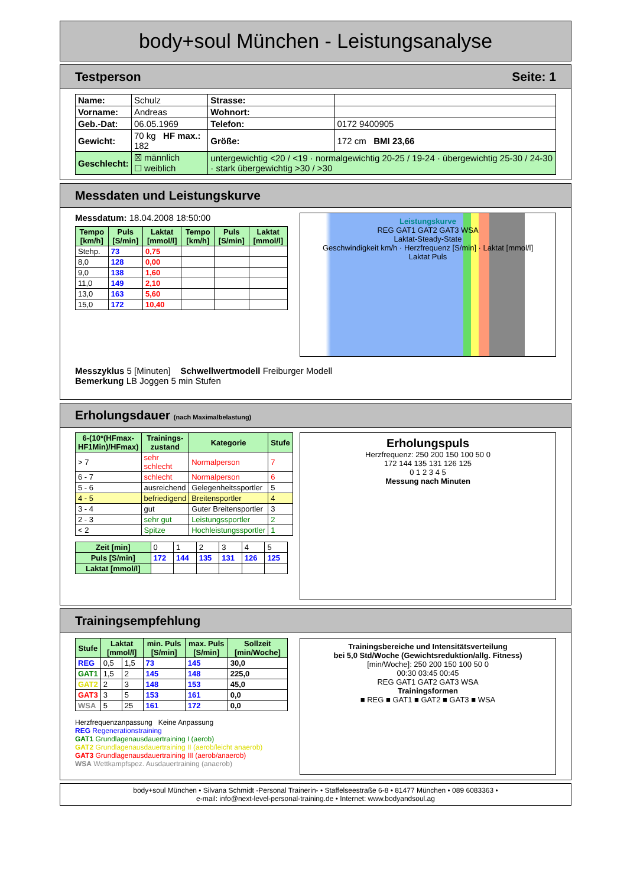body+soul München - Leistungsanalyse
Testperson Seite: 1
| Name: | Schulz | Strasse: | |
| Vorname: | Andreas | Wohnort: | |
| Geb.-Dat: | 06.05.1969 | Telefon: | 0172 9400905 |
| Gewicht: | 70 kg HF max.: 182 | Größe: | 172 cm BMI 23,66 |
| Geschlecht: | ☒ männlich ☐ weiblich | untergewichtig <20 / <19 · normalgewichtig 20-25 / 19-24 · übergewichtig 25-30 / 24-30 · stark übergewichtig >30 / >30 | |
Messdaten und Leistungskurve
Messdatum: 18.04.2008 18:50:00
| Tempo [km/h] | Puls [S/min] | Laktat [mmol/l] | Tempo [km/h] | Puls [S/min] | Laktat [mmol/l] |
| --- | --- | --- | --- | --- | --- |
| Stehp. | 73 | 0,75 | | | |
| 8,0 | 128 | 0,00 | | | |
| 9,0 | 138 | 1,60 | | | |
| 11,0 | 149 | 2,10 | | | |
| 13,0 | 163 | 5,60 | | | |
| 15,0 | 172 | 10,40 | | | |
Leistungskurve
REG GAT1 GAT2 GAT3 WSA
Laktat-Steady-State
Geschwindigkeit km/h · Herzfrequenz [S/min] · Laktat [mmol/l]
Laktat Puls
Messzyklus 5 [Minuten] Schwellwertmodell Freiburger Modell
Bemerkung LB Joggen 5 min Stufen
Erholungsdauer (nach Maximalbelastung)
| 6-(10*(HFmax-HF1Min)/HFmax) | Trainings-zustand | Kategorie | Stufe |
| --- | --- | --- | --- |
| > 7 | sehr schlecht | Normalperson | 7 |
| 6 - 7 | schlecht | Normalperson | 6 |
| 5 - 6 | ausreichend | Gelegenheitssportler | 5 |
| 4 - 5 | befriedigend | Breitensportler | 4 |
| 3 - 4 | gut | Guter Breitensportler | 3 |
| 2 - 3 | sehr gut | Leistungssportler | 2 |
| < 2 | Spitze | Hochleistungssportler | 1 |
| Zeit [min] | 0 | 1 | 2 | 3 | 4 | 5 |
| Puls [S/min] | 172 | 144 | 135 | 131 | 126 | 125 |
| Laktat [mmol/l] | | | | | | |
Erholungspuls
Herzfrequenz: 250 200 150 100 50 0
172 144 135 131 126 125
0 1 2 3 4 5
Messung nach Minuten
Trainingsempfehlung
| Stufe | Laktat [mmol/l] | | min. Puls [S/min] | max. Puls [S/min] | Sollzeit [min/Woche] |
| --- | --- | --- | --- | --- | --- |
| REG | 0,5 | 1,5 | 73 | 145 | 30,0 |
| GAT1 | 1,5 | 2 | 145 | 148 | 225,0 |
| GAT2 | 2 | 3 | 148 | 153 | 45,0 |
| GAT3 | 3 | 5 | 153 | 161 | 0,0 |
| WSA | 5 | 25 | 161 | 172 | 0,0 |
Herzfrequenzanpassung Keine Anpassung
REG Regenerationstraining
GAT1 Grundlagenausdauertraining I (aerob)
GAT2 Grundlagenausdauertraining II (aerob/leicht anaerob)
GAT3 Grundlagenausdauertraining III (aerob/anaerob)
WSA Wettkampfspez. Ausdauertraining (anaerob)
Trainingsbereiche und Intensitätsverteilung
bei 5,0 Std/Woche (Gewichtsreduktion/allg. Fitness)
[min/Woche]: 250 200 150 100 50 0
00:30 03:45 00:45
REG GAT1 GAT2 GAT3 WSA
Trainingsformen
■ REG ■ GAT1 ■ GAT2 ■ GAT3 ■ WSA
body+soul München • Silvana Schmidt -Personal Trainerin- • Staffelseestraße 6-8 • 81477 München • 089 6083363 •
e-mail: info@next-level-personal-training.de • Internet: www.bodyandsoul.ag